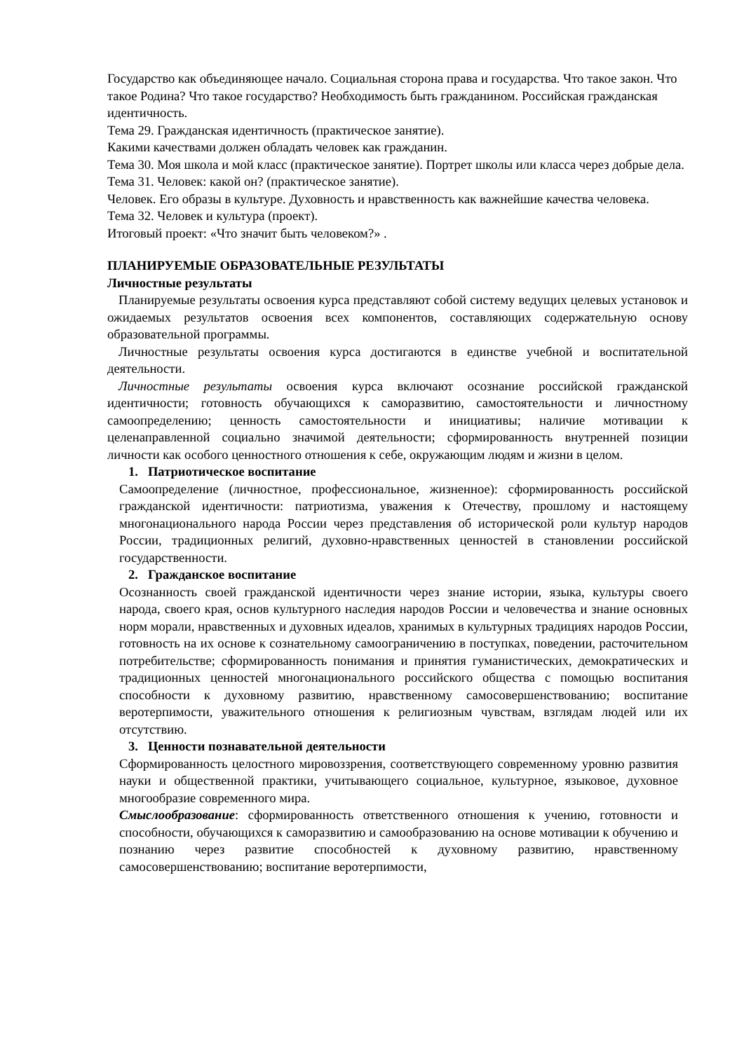Государство как объединяющее начало. Социальная сторона права и государства. Что такое закон. Что такое Родина? Что такое государство? Необходимость быть гражданином. Российская гражданская идентичность.
Тема 29. Гражданская идентичность (практическое занятие).
Какими качествами должен обладать человек как гражданин.
Тема 30. Моя школа и мой класс (практическое занятие). Портрет школы или класса через добрые дела.
Тема 31. Человек: какой он? (практическое занятие).
Человек. Его образы в культуре. Духовность и нравственность как важнейшие качества человека.
Тема 32. Человек и культура (проект).
Итоговый проект: «Что значит быть человеком?» .
ПЛАНИРУЕМЫЕ ОБРАЗОВАТЕЛЬНЫЕ РЕЗУЛЬТАТЫ
Личностные результаты
Планируемые результаты освоения курса представляют собой систему ведущих целевых установок и ожидаемых результатов освоения всех компонентов, составляющих содержательную основу образовательной программы.
Личностные результаты освоения курса достигаются в единстве учебной и воспитательной деятельности.
Личностные результаты освоения курса включают осознание российской гражданской идентичности; готовность обучающихся к саморазвитию, самостоятельности и личностному самоопределению; ценность самостоятельности и инициативы; наличие мотивации к целенаправленной социально значимой деятельности; сформированность внутренней позиции личности как особого ценностного отношения к себе, окружающим людям и жизни в целом.
1. Патриотическое воспитание
Самоопределение (личностное, профессиональное, жизненное): сформированность российской гражданской идентичности: патриотизма, уважения к Отечеству, прошлому и настоящему многонационального народа России через представления об исторической роли культур народов России, традиционных религий, духовно-нравственных ценностей в становлении российской государственности.
2. Гражданское воспитание
Осознанность своей гражданской идентичности через знание истории, языка, культуры своего народа, своего края, основ культурного наследия народов России и человечества и знание основных норм морали, нравственных и духовных идеалов, хранимых в культурных традициях народов России, готовность на их основе к сознательному самоограничению в поступках, поведении, расточительном потребительстве; сформированность понимания и принятия гуманистических, демократических и традиционных ценностей многонационального российского общества с помощью воспитания способности к духовному развитию, нравственному самосовершенствованию; воспитание веротерпимости, уважительного отношения к религиозным чувствам, взглядам людей или их отсутствию.
3. Ценности познавательной деятельности
Сформированность целостного мировоззрения, соответствующего современному уровню развития науки и общественной практики, учитывающего социальное, культурное, языковое, духовное многообразие современного мира.
Смыслообразование: сформированность ответственного отношения к учению, готовности и способности, обучающихся к саморазвитию и самообразованию на основе мотивации к обучению и познанию через развитие способностей к духовному развитию, нравственному самосовершенствованию; воспитание веротерпимости,